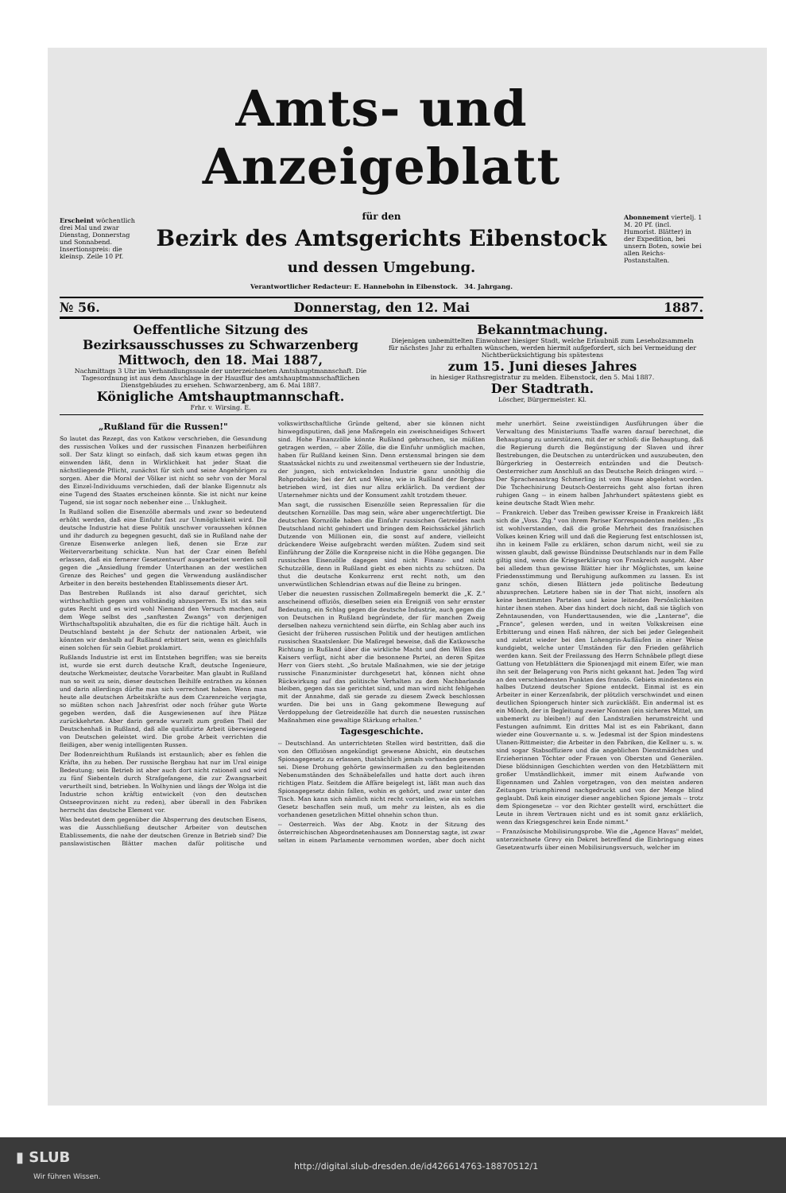Amts- und Anzeigeblatt
Erscheint wöchentlich drei Mal und zwar Dienstag, Donnerstag und Sonnabend. Insertionspreis: die kleinsp. Zeile 10 Pf.
für den
Bezirk des Amtsgerichts Eibenstock
und dessen Umgebung.
Abonnement viertelj. 1 M. 20 Pf. (incl. Humorist. Blätter) in der Expedition, bei unsern Boten, sowie bei allen Reichs-Postanstalten.
Verantwortlicher Redacteur: E. Hannebohn in Eibenstock. 34. Jahrgang.
№ 56. Donnerstag, den 12. Mai 1887.
Oeffentliche Sitzung des Bezirksausschusses zu Schwarzenberg Mittwoch, den 18. Mai 1887,
Nachmittags 3 Uhr im Verhandlungssaale der unterzeichneten Amtshauptmannschaft. Die Tagesordnung ist aus dem Anschlage in der Hausflur des amtshauptmannschaftlichen Dienstgebäudes zu ersehen. Schwarzenberg, am 6. Mai 1887.
Königliche Amtshauptmannschaft.
Frhr. v. Wirsing. E.
Bekanntmachung.
Diejenigen unbemittelten Einwohner hiesiger Stadt, welche Erlaubniß zum Leseholzsammeln für nächstes Jahr zu erhalten wünschen, werden hiermit aufgefordert, sich bei Vermeidung der Nichtberücksichtigung bis spätestens
zum 15. Juni dieses Jahres
in hiesiger Rathsregistratur zu melden. Eibenstock, den 5. Mai 1887.
Der Stadtrath.
Löscher, Bürgermeister. Kl.
„Rußland für die Russen!"
So lautet das Rezept, das von Katkow verschrieben, die Gesundung des russischen Volkes und der russischen Finanzen herbeiführen soll. Der Satz klingt so einfach, daß sich kaum etwas gegen ihn einwenden läßt, denn in Wirklichkeit hat jeder Staat die nächstliegende Pflicht, zunächst für sich und seine Angehörigen zu sorgen. Aber die Moral der Völker ist nicht so sehr von der Moral des Einzel-Individuums verschieden, daß der blanke Eigennutz als eine Tugend des Staates erscheinen könnte. Sie ist nicht nur keine Tugend, sie ist sogar noch nebenher eine ... Unklugheit.
In Rußland sollen die Eisenzölle abermals und zwar so bedeutend erhöht werden, daß eine Einfuhr fast zur Unmöglichkeit wird. Die deutsche Industrie hat diese Politik unschwer voraussehen können und ihr dadurch zu begegnen gesucht, daß sie in Rußland nahe der Grenze Eisenwerke anlegen ließ, denen sie Erze zur Weiterverarbeitung schickte. Nun hat der Czar einen Befehl erlassen, daß ein fernerer Gesetzentwurf ausgearbeitet werden soll gegen die „Ansiedlung fremder Unterthanen an der westlichen Grenze des Reiches" und gegen die Verwendung ausländischer Arbeiter in den bereits bestehenden Etablissements dieser Art.
Das Bestreben Rußlands ist also darauf gerichtet, sich wirthschaftlich gegen uns vollständig abzusperren. Es ist das sein gutes Recht und es wird wohl Niemand den Versuch machen, auf dem Wege selbst des „sanftesten Zwangs" von derjenigen Wirthschaftspolitik abzuhalten, die es für die richtige hält. Auch in Deutschland besteht ja der Schutz der nationalen Arbeit, wie könnten wir deshalb auf Rußland erbittert sein, wenn es gleichfalls einen solchen für sein Gebiet proklamirt.
Rußlands Industrie ist erst im Entstehen begriffen; was sie bereits ist, wurde sie erst durch deutsche Kraft, deutsche Ingenieure, deutsche Werkmeister, deutsche Vorarbeiter. Man glaubt in Rußland nun so weit zu sein, dieser deutschen Beihilfe entrathen zu können und darin allerdings dürfte man sich verrechnet haben. Wenn man heute alle deutschen Arbeitskräfte aus dem Czarenreiche verjagte, so müßten schon nach Jahresfrist oder noch früher gute Worte gegeben werden, daß die Ausgewiesenen auf ihre Plätze zurückkehrten. Aber darin gerade wurzelt zum großen Theil der Deutschenhaß in Rußland, daß alle qualifizirte Arbeit überwiegend von Deutschen geleistet wird. Die grobe Arbeit verrichten die fleißigen, aber wenig intelligenten Russen.
Der Bodenreichthum Rußlands ist erstaunlich; aber es fehlen die Kräfte, ihn zu heben. Der russische Bergbau hat nur im Ural einige Bedeutung; sein Betrieb ist aber auch dort nicht rationell und wird zu fünf Siebenteln durch Strafgefangene, die zur Zwangsarbeit verurtheilt sind, betrieben. In Wolhynien und längs der Wolga ist die Industrie schon kräftig entwickelt (von den deutschen Ostseeprovinzen nicht zu reden), aber überall in den Fabriken herrscht das deutsche Element vor.
Was bedeutet dem gegenüber die Absperrung des deutschen Eisens, was die Ausschließung deutscher Arbeiter von deutschen Etablissements, die nahe der deutschen Grenze in Betrieb sind? Die panslawistischen Blätter machen dafür politische und volkswirthschaftliche Gründe geltend, aber sie können nicht hinwegdisputiren, daß jene Maßregeln ein zweischneidiges Schwert sind. Hohe Finanzzölle könnte Rußland gebrauchen, sie müßten getragen werden, -- aber Zölle, die die Einfuhr unmöglich machen, haben für Rußland keinen Sinn. Denn erstensmal bringen sie dem Staatssäckel nichts zu und zweitensmal vertheuern sie der Industrie, der jungen, sich entwickelnden Industrie ganz unnöthig die Rohprodukte; bei der Art und Weise, wie in Rußland der Bergbau betrieben wird, ist dies nur allzu erklärlich. Da verdient der Unternehmer nichts und der Konsument zahlt trotzdem theuer.
Man sagt, die russischen Eisenzölle seien Repressalien für die deutschen Kornzölle. Das mag sein, wäre aber ungerechtfertigt. Die deutschen Kornzölle haben die Einfuhr russischen Getreides nach Deutschland nicht gehindert und bringen dem Reichssäckel jährlich Dutzende von Millionen ein, die sonst auf andere, vielleicht drückendere Weise aufgebracht werden müßten. Zudem sind seit Einführung der Zölle die Kornpreise nicht in die Höhe gegangen. Die russischen Eisenzölle dagegen sind nicht Finanz- und nicht Schutzzölle, denn in Rußland giebt es eben nichts zu schützen. Da thut die deutsche Konkurrenz erst recht noth, um den unverwüstlichen Schlendrian etwas auf die Beine zu bringen.
Ueber die neuesten russischen Zollmaßregeln bemerkt die „K. Z." anscheinend offiziös, dieselben seien ein Ereigniß von sehr ernster Bedeutung, ein Schlag gegen die deutsche Industrie, auch gegen die von Deutschen in Rußland begründete, der für manchen Zweig derselben nahezu vernichtend sein dürfte, ein Schlag aber auch ins Gesicht der früheren russischen Politik und der heutigen amtlichen russischen Staatslenker. Die Maßregel beweise, daß die Katkowsche Richtung in Rußland über die wirkliche Macht und den Willen des Kaisers verfügt, nicht aber die besonnene Partei, an deren Spitze Herr von Giers steht. „So brutale Maßnahmen, wie sie der jetzige russische Finanzminister durchgesetzt hat, können nicht ohne Rückwirkung auf das politische Verhalten zu dem Nachbarlande bleiben, gegen das sie gerichtet sind, und man wird nicht fehlgehen mit der Annahme, daß sie gerade zu diesem Zweck beschlossen wurden. Die bei uns in Gang gekommene Bewegung auf Verdoppelung der Getreidezölle hat durch die neuesten russischen Maßnahmen eine gewaltige Stärkung erhalten."
Tagesgeschichte.
-- Deutschland. An unterrichteten Stellen wird bestritten, daß die von den Offiziösen angekündigt gewesene Absicht, ein deutsches Spionagegesetz zu erlassen, thatsächlich jemals vorhanden gewesen sei. Diese Drohung gehörte gewissermaßen zu den begleitenden Nebenumständen des Schnäbelefalles und hatte dort auch ihren richtigen Platz. Seitdem die Affäre beigelegt ist, läßt man auch das Spionagegesetz dahin fallen, wohin es gehört, und zwar unter den Tisch. Man kann sich nämlich nicht recht vorstellen, wie ein solches Gesetz beschaffen sein muß, um mehr zu leisten, als es die vorhandenen gesetzlichen Mittel ohnehin schon thun.
-- Oesterreich. Was der Abg. Knotz in der Sitzung des österreichischen Abgeordnetenhauses am Donnerstag sagte, ist zwar selten in einem Parlamente vernommen worden, aber doch nicht mehr unerhört. Seine zweistündigen Ausführungen über die Verwaltung des Ministeriums Taaffe waren darauf berechnet, die Behauptung zu unterstützen, mit der er schloß: die Behauptung, daß die Regierung durch die Begünstigung der Slaven und ihrer Bestrebungen, die Deutschen zu unterdrücken und auszubeuten, den Bürgerkrieg in Oesterreich entzünden und die Deutsch-Oesterreicher zum Anschluß an das Deutsche Reich drängen wird. -- Der Sprachenantrag Schmerling ist vom Hause abgelehnt worden. Die Tschechisirung Deutsch-Oesterreichs geht also fortan ihren ruhigen Gang -- in einem halben Jahrhundert spätestens giebt es keine deutsche Stadt Wien mehr.
-- Frankreich. Ueber das Treiben gewisser Kreise in Frankreich läßt sich die „Voss. Ztg." von ihrem Pariser Korrespondenten melden: „Es ist wohlverstanden, daß die große Mehrheit des französischen Volkes keinen Krieg will und daß die Regierung fest entschlossen ist, ihn in keinem Falle zu erklären, schon darum nicht, weil sie zu wissen glaubt, daß gewisse Bündnisse Deutschlands nur in dem Falle giltig sind, wenn die Kriegserklärung von Frankreich ausgeht. Aber bei alledem thun gewisse Blätter hier ihr Möglichstes, um keine Friedensstimmung und Beruhigung aufkommen zu lassen. Es ist ganz schön, diesen Blättern jede politische Bedeutung abzusprechen. Letztere haben sie in der That nicht, insofern als keine bestimmten Parteien und keine leitenden Persönlichkeiten hinter ihnen stehen. Aber das hindert doch nicht, daß sie täglich von Zehntausenden, von Hunderttausenden, wie die „Lanterne", die „France", gelesen werden, und in weiten Volkskreisen eine Erbitterung und einen Haß nähren, der sich bei jeder Gelegenheit und zuletzt wieder bei den Lohengrin-Aufläufen in einer Weise kundgiebt, welche unter Umständen für den Frieden gefährlich werden kann. Seit der Freilassung des Herrn Schnäbele pflegt diese Gattung von Hetzblättern die Spionenjagd mit einem Eifer, wie man ihn seit der Belagerung von Paris nicht gekannt hat. Jeden Tag wird an den verschiedensten Punkten des französ. Gebiets mindestens ein halbes Dutzend deutscher Spione entdeckt. Einmal ist es ein Arbeiter in einer Kerzenfabrik, der plötzlich verschwindet und einen deutlichen Spiongeruch hinter sich zurückläßt. Ein andermal ist es ein Mönch, der in Begleitung zweier Nonnen (ein sicheres Mittel, um unbemerkt zu bleiben!) auf den Landstraßen herumstreicht und Festungen aufnimmt. Ein drittes Mal ist es ein Fabrikant, dann wieder eine Gouvernante u. s. w. Jedesmal ist der Spion mindestens Ulanen-Rittmeister; die Arbeiter in den Fabriken, die Kellner u. s. w. sind sogar Stabsoffiziere und die angeblichen Dienstmädchen und Erzieherinnen Töchter oder Frauen von Obersten und Generälen. Diese blödsinnigen Geschichten werden von den Hetzblättern mit großer Umständlichkeit, immer mit einem Aufwande von Eigennamen und Zahlen vorgetragen, von den meisten anderen Zeitungen triumphirend nachgedruckt und von der Menge blind geglaubt. Daß kein einziger dieser angeblichen Spione jemals -- trotz dem Spiongesetze -- vor den Richter gestellt wird, erschüttert die Leute in ihrem Vertrauen nicht und es ist somit ganz erklärlich, wenn das Kriegsgeschrei kein Ende nimmt."
-- Französische Mobilisirungsprobe. Wie die „Agence Havas" meldet, unterzeichnete Grevy ein Dekret betreffend die Einbringung eines Gesetzentwurfs über einen Mobilisirungsversuch, welcher im
▮ SLUB
Wir führen Wissen.
http://digital.slub-dresden.de/id426614763-18870512/1